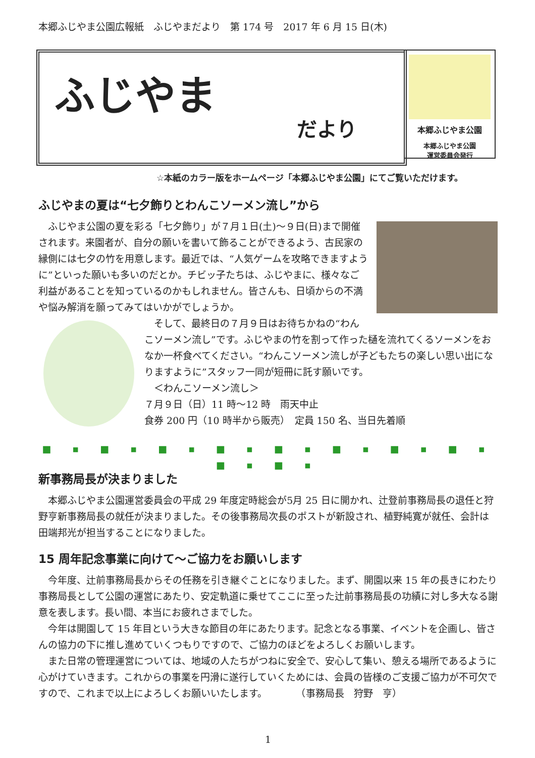本郷ふじやま公園広報紙　ふじやまだより　第 174 号　2017 年 6 月 15 日(木)
ふじやま
だより
本郷ふじやま公園
本郷ふじやま公園
運営委員会発行
☆本紙のカラー版をホームページ「本郷ふじやま公園」にてご覧いただけます。
ふじやまの夏は“七夕飾りとわんこソーメン流し”から
　ふじやま公園の夏を彩る「七夕飾り」が７月１日(土)～９日(日)まで開催されます。来園者が、自分の願いを書いて飾ることができるよう、古民家の縁側には七夕の竹を用意します。最近では、“人気ゲームを攻略できますように”といった願いも多いのだとか。チビッ子たちは、ふじやまに、様々なご利益があることを知っているのかもしれません。皆さんも、日頃からの不満や悩み解消を願ってみてはいかがでしょうか。
　そして、最終日の７月９日はお待ちかねの“わんこソーメン流し”です。ふじやまの竹を割って作った樋を流れてくるソーメンをおなか一杯食べてください。“わんこソーメン流しが子どもたちの楽しい思い出になりますように”スタッフ一同が短冊に託す願いです。
　＜わんこソーメン流し＞
７月９日（日）11 時～12 時　雨天中止
食券 200 円（10 時半から販売）　定員 150 名、当日先着順
■ ▪ ■ ▪ ■ ▪ ■ ▪ ■ ▪ ■ ▪ ■ ▪ ■ ▪ ■ ▪ ■ ▪
新事務局長が決まりました
　本郷ふじやま公園運営委員会の平成 29 年度定時総会が5月 25 日に開かれ、辻登前事務局長の退任と狩野亨新事務局長の就任が決まりました。その後事務局次長のポストが新設され、植野純寛が就任、会計は田端邦光が担当することになりました。
15 周年記念事業に向けて～ご協力をお願いします
　今年度、辻前事務局長からその任務を引き継ぐことになりました。まず、開園以来 15 年の長きにわたり事務局長として公園の運営にあたり、安定軌道に乗せてここに至った辻前事務局長の功績に対し多大なる謝意を表します。長い間、本当にお疲れさまでした。
　今年は開園して 15 年目という大きな節目の年にあたります。記念となる事業、イベントを企画し、皆さんの協力の下に推し進めていくつもりですので、ご協力のほどをよろしくお願いします。
　また日常の管理運営については、地域の人たちがつねに安全で、安心して集い、憩える場所であるように心がけていきます。これからの事業を円滑に遂行していくためには、会員の皆様のご支援ご協力が不可欠ですので、これまで以上によろしくお願いいたします。　　　　（事務局長　狩野　亨）
1